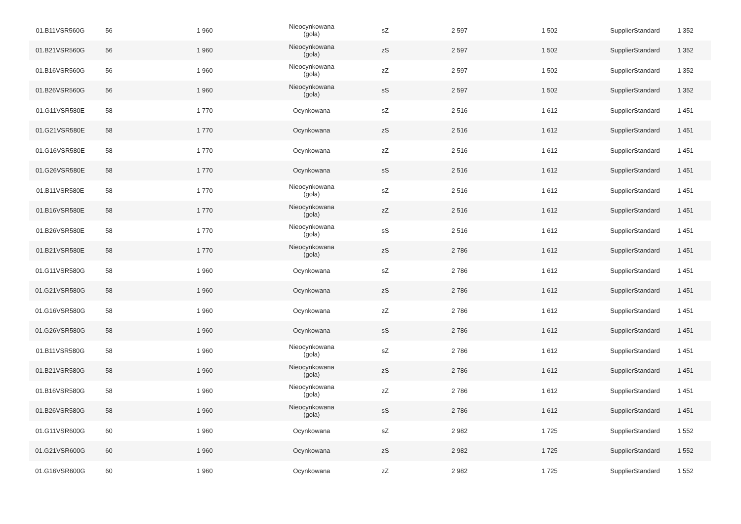| 01.B11VSR560G | 56 | 1 960 | Nieocynkowana (goła) | sZ | 2 597 | 1 502 | SupplierStandard | 1 352 |
| 01.B21VSR560G | 56 | 1 960 | Nieocynkowana (goła) | zS | 2 597 | 1 502 | SupplierStandard | 1 352 |
| 01.B16VSR560G | 56 | 1 960 | Nieocynkowana (goła) | zZ | 2 597 | 1 502 | SupplierStandard | 1 352 |
| 01.B26VSR560G | 56 | 1 960 | Nieocynkowana (goła) | sS | 2 597 | 1 502 | SupplierStandard | 1 352 |
| 01.G11VSR580E | 58 | 1 770 | Ocynkowana | sZ | 2 516 | 1 612 | SupplierStandard | 1 451 |
| 01.G21VSR580E | 58 | 1 770 | Ocynkowana | zS | 2 516 | 1 612 | SupplierStandard | 1 451 |
| 01.G16VSR580E | 58 | 1 770 | Ocynkowana | zZ | 2 516 | 1 612 | SupplierStandard | 1 451 |
| 01.G26VSR580E | 58 | 1 770 | Ocynkowana | sS | 2 516 | 1 612 | SupplierStandard | 1 451 |
| 01.B11VSR580E | 58 | 1 770 | Nieocynkowana (goła) | sZ | 2 516 | 1 612 | SupplierStandard | 1 451 |
| 01.B16VSR580E | 58 | 1 770 | Nieocynkowana (goła) | zZ | 2 516 | 1 612 | SupplierStandard | 1 451 |
| 01.B26VSR580E | 58 | 1 770 | Nieocynkowana (goła) | sS | 2 516 | 1 612 | SupplierStandard | 1 451 |
| 01.B21VSR580E | 58 | 1 770 | Nieocynkowana (goła) | zS | 2 786 | 1 612 | SupplierStandard | 1 451 |
| 01.G11VSR580G | 58 | 1 960 | Ocynkowana | sZ | 2 786 | 1 612 | SupplierStandard | 1 451 |
| 01.G21VSR580G | 58 | 1 960 | Ocynkowana | zS | 2 786 | 1 612 | SupplierStandard | 1 451 |
| 01.G16VSR580G | 58 | 1 960 | Ocynkowana | zZ | 2 786 | 1 612 | SupplierStandard | 1 451 |
| 01.G26VSR580G | 58 | 1 960 | Ocynkowana | sS | 2 786 | 1 612 | SupplierStandard | 1 451 |
| 01.B11VSR580G | 58 | 1 960 | Nieocynkowana (goła) | sZ | 2 786 | 1 612 | SupplierStandard | 1 451 |
| 01.B21VSR580G | 58 | 1 960 | Nieocynkowana (goła) | zS | 2 786 | 1 612 | SupplierStandard | 1 451 |
| 01.B16VSR580G | 58 | 1 960 | Nieocynkowana (goła) | zZ | 2 786 | 1 612 | SupplierStandard | 1 451 |
| 01.B26VSR580G | 58 | 1 960 | Nieocynkowana (goła) | sS | 2 786 | 1 612 | SupplierStandard | 1 451 |
| 01.G11VSR600G | 60 | 1 960 | Ocynkowana | sZ | 2 982 | 1 725 | SupplierStandard | 1 552 |
| 01.G21VSR600G | 60 | 1 960 | Ocynkowana | zS | 2 982 | 1 725 | SupplierStandard | 1 552 |
| 01.G16VSR600G | 60 | 1 960 | Ocynkowana | zZ | 2 982 | 1 725 | SupplierStandard | 1 552 |